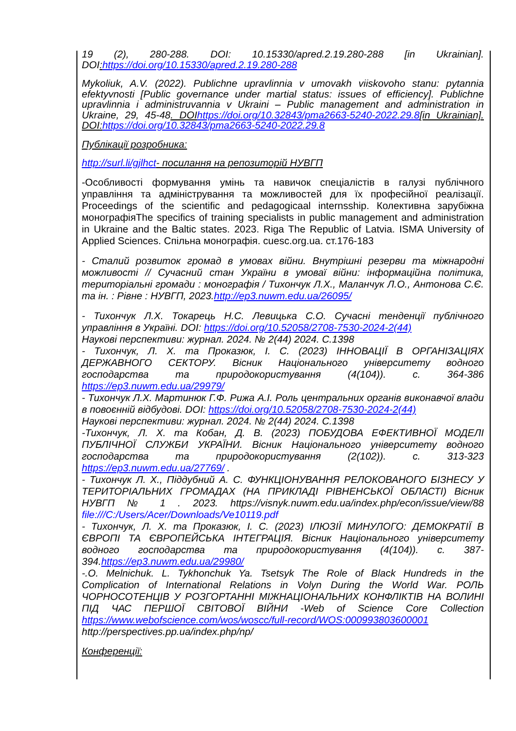19 (2), 280-288. DOI: 10.15330/apred.2.19.280-288 [in Ukrainian]. DOI: https://doi.org/10.15330/apred.2.19.280-288
Mykoliuk, A.V. (2022). Publichne upravlinnia v umovakh viiskovoho stanu: pytannia efektyvnosti [Public governance under martial status: issues of efficiency]. Publichne upravlinnia i administruvannia v Ukraini – Public management and administration in Ukraine, 29, 45-48. DOI https://doi.org/10.32843/pma2663-5240-2022.29.8[in Ukrainian]. DOI: https://doi.org/10.32843/pma2663-5240-2022.29.8
Публікації розробника:
http://surl.li/gjlhct- посилання на репозиторій НУВГП
-Особливості формування умінь та навичок спеціалістів в галузі публічного управління та адміністрування та можливостей для їх професійної реалізації. Proceedings of the scientific and pedagogicaal internsship. Колективна зарубіжна монографіяThe specifics of training specialists in public management and administration in Ukraine and the Baltic states. 2023. Riga The Republic of Latvia. ISMA University of Applied Sciences. Спільна монографія. cuesc.org.ua. ст.176-183
- Сталий розвиток громад в умовах війни. Внутрішні резерви та міжнародні можливості // Сучасний стан України в умоваї війни: інформаційна політика, територіальні громади : монографія / Тихончук Л.Х., Маланчук Л.О., Антонова С.Є. та ін. : Рівне : НУВГП, 2023.http://ep3.nuwm.edu.ua/26095/
- Тихончук Л.Х. Токарець Н.С. Левицька С.О. Сучасні тенденції публічного управління в Україні. DOI: https://doi.org/10.52058/2708-7530-2024-2(44)
Наукові перспективи: журнал. 2024. № 2(44) 2024. С.1398
- Тихончук, Л. Х. та Проказюк, І. С. (2023) ІННОВАЦІЇ В ОРГАНІЗАЦІЯХ ДЕРЖАВНОГО СЕКТОРУ. Вісник Національного університету водного господарства та природокористування (4(104)). с. 364-386 https://ep3.nuwm.edu.ua/29979/
- Тихончук Л.Х. Мартинюк Г.Ф. Рижа А.І. Роль центральних органів виконавчої влади в повоєнній відбудові. DOI: https://doi.org/10.52058/2708-7530-2024-2(44)
Наукові перспективи: журнал. 2024. № 2(44) 2024. С.1398
-Тихончук, Л. Х. та Кобан, Д. В. (2023) ПОБУДОВА ЕФЕКТИВНОЇ МОДЕЛІ ПУБЛІЧНОЇ СЛУЖБИ УКРАЇНИ. Вісник Національного університету водного господарства та природокористування (2(102)). с. 313-323 https://ep3.nuwm.edu.ua/27769/ .
- Тихончук Л. Х., Піддубний А. С. ФУНКЦІОНУВАННЯ РЕЛОКОВАНОГО БІЗНЕСУ У ТЕРИТОРІАЛЬНИХ ГРОМАДАХ (НА ПРИКЛАДІ РІВНЕНСЬКОЇ ОБЛАСТІ) Вісник НУВГП № 1 . 2023. https://visnyk.nuwm.edu.ua/index.php/econ/issue/view/88 file:///C:/Users/Acer/Downloads/Ve10119.pdf
- Тихончук, Л. Х. та Проказюк, І. С. (2023) ІЛЮЗІЇ МИНУЛОГО: ДЕМОКРАТІЇ В ЄВРОПІ ТА ЄВРОПЕЙСЬКА ІНТЕГРАЦІЯ. Вісник Національного університету водного господарства та природокористування (4(104)). с. 387-394.https://ep3.nuwm.edu.ua/29980/
-.O. Melnichuk. L. Tykhonchuk Ya. Tsetsyk The Role of Black Hundreds in the Complication of International Relations in Volyn During the World War. РОЛЬ ЧОРНОСОТЕНЦІВ У РОЗГОРТАННІ МІЖНАЦІОНАЛЬНИХ КОНФЛІКТІВ НА ВОЛИНІ ПІД ЧАС ПЕРШОЇ СВІТОВОЇ ВІЙНИ -Web of Science Core Collection https://www.webofscience.com/wos/woscc/full-record/WOS:000993803600001
http://perspectives.pp.ua/index.php/np/
Конференції: